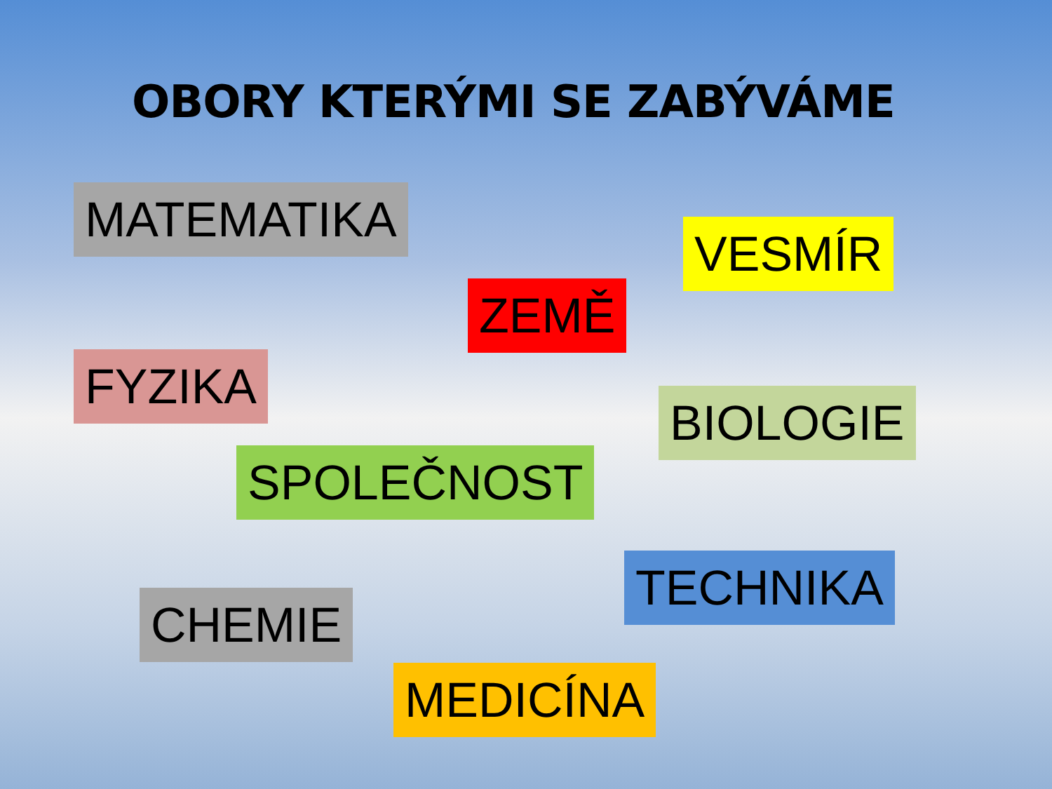OBORY KTERÝMI SE ZABÝVÁME
MATEMATIKA
VESMÍR
ZEMĚ
FYZIKA
BIOLOGIE
SPOLEČNOST
TECHNIKA
CHEMIE
MEDICÍNA